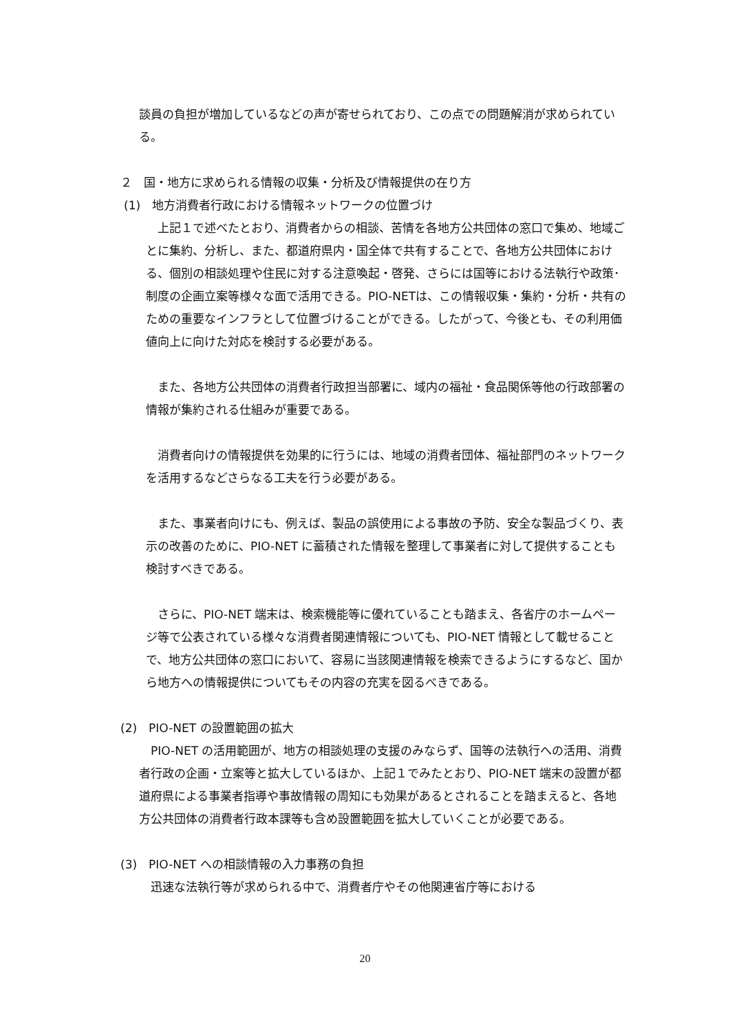談員の負担が増加しているなどの声が寄せられており、この点での問題解消が求められている。
２　国・地方に求められる情報の収集・分析及び情報提供の在り方
(1)　地方消費者行政における情報ネットワークの位置づけ
　上記１で述べたとおり、消費者からの相談、苦情を各地方公共団体の窓口で集め、地域ごとに集約、分析し、また、都道府県内・国全体で共有することで、各地方公共団体における、個別の相談処理や住民に対する注意喚起・啓発、さらには国等における法執行や政策･制度の企画立案等様々な面で活用できる。PIO-NETは、この情報収集・集約・分析・共有のための重要なインフラとして位置づけることができる。したがって、今後とも、その利用価値向上に向けた対応を検討する必要がある。
　また、各地方公共団体の消費者行政担当部署に、域内の福祉・食品関係等他の行政部署の情報が集約される仕組みが重要である。
　消費者向けの情報提供を効果的に行うには、地域の消費者団体、福祉部門のネットワークを活用するなどさらなる工夫を行う必要がある。
　また、事業者向けにも、例えば、製品の誤使用による事故の予防、安全な製品づくり、表示の改善のために、PIO-NET に蓄積された情報を整理して事業者に対して提供することも検討すべきである。
　さらに、PIO-NET 端末は、検索機能等に優れていることも踏まえ、各省庁のホームページ等で公表されている様々な消費者関連情報についても、PIO-NET 情報として載せることで、地方公共団体の窓口において、容易に当該関連情報を検索できるようにするなど、国から地方への情報提供についてもその内容の充実を図るべきである。
(2)　PIO-NET の設置範囲の拡大
　PIO-NET の活用範囲が、地方の相談処理の支援のみならず、国等の法執行への活用、消費者行政の企画・立案等と拡大しているほか、上記１でみたとおり、PIO-NET 端末の設置が都道府県による事業者指導や事故情報の周知にも効果があるとされることを踏まえると、各地方公共団体の消費者行政本課等も含め設置範囲を拡大していくことが必要である。
(3)　PIO-NET への相談情報の入力事務の負担
　迅速な法執行等が求められる中で、消費者庁やその他関連省庁等における
20